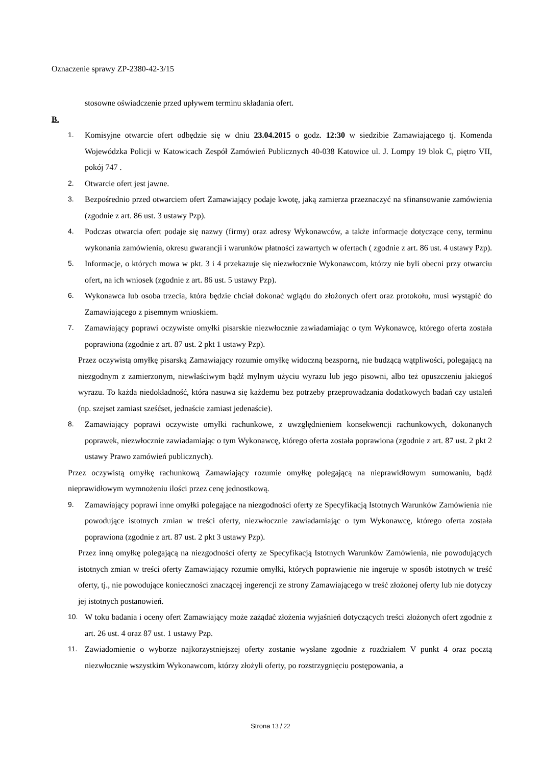Oznaczenie sprawy ZP-2380-42-3/15
stosowne oświadczenie przed upływem terminu składania ofert.
B.
1. Komisyjne otwarcie ofert odbędzie się w dniu 23.04.2015 o godz. 12:30 w siedzibie Zamawiającego tj. Komenda Wojewódzka Policji w Katowicach Zespół Zamówień Publicznych 40-038 Katowice ul. J. Lompy 19 blok C, piętro VII, pokój 747 .
2. Otwarcie ofert jest jawne.
3. Bezpośrednio przed otwarciem ofert Zamawiający podaje kwotę, jaką zamierza przeznaczyć na sfinansowanie zamówienia (zgodnie z art. 86 ust. 3 ustawy Pzp).
4. Podczas otwarcia ofert podaje się nazwy (firmy) oraz adresy Wykonawców, a także informacje dotyczące ceny, terminu wykonania zamówienia, okresu gwarancji i warunków płatności zawartych w ofertach ( zgodnie z art. 86 ust. 4 ustawy Pzp).
5. Informacje, o których mowa w pkt. 3 i 4 przekazuje się niezwłocznie Wykonawcom, którzy nie byli obecni przy otwarciu ofert, na ich wniosek (zgodnie z art. 86 ust. 5 ustawy Pzp).
6. Wykonawca lub osoba trzecia, która będzie chciał dokonać wglądu do złożonych ofert oraz protokołu, musi wystąpić do Zamawiającego z pisemnym wnioskiem.
7. Zamawiający poprawi oczywiste omyłki pisarskie niezwłocznie zawiadamiając o tym Wykonawcę, którego oferta została poprawiona (zgodnie z art. 87 ust. 2 pkt 1 ustawy Pzp).
Przez oczywistą omyłkę pisarską Zamawiający rozumie omyłkę widoczną bezsporną, nie budzącą wątpliwości, polegającą na niezgodnym z zamierzonym, niewłaściwym bądź mylnym użyciu wyrazu lub jego pisowni, albo też opuszczeniu jakiegoś wyrazu. To każda niedokładność, która nasuwa się każdemu bez potrzeby przeprowadzania dodatkowych badań czy ustaleń (np. szejset zamiast sześćset, jednaście zamiast jedenaście).
8. Zamawiający poprawi oczywiste omyłki rachunkowe, z uwzględnieniem konsekwencji rachunkowych, dokonanych poprawek, niezwłocznie zawiadamiając o tym Wykonawcę, którego oferta została poprawiona (zgodnie z art. 87 ust. 2 pkt 2 ustawy Prawo zamówień publicznych).
Przez oczywistą omyłkę rachunkową Zamawiający rozumie omyłkę polegającą na nieprawidłowym sumowaniu, bądź nieprawidłowym wymnożeniu ilości przez cenę jednostkową.
9. Zamawiający poprawi inne omyłki polegające na niezgodności oferty ze Specyfikacją Istotnych Warunków Zamówienia nie powodujące istotnych zmian w treści oferty, niezwłocznie zawiadamiając o tym Wykonawcę, którego oferta została poprawiona (zgodnie z art. 87 ust. 2 pkt 3 ustawy Pzp).
Przez inną omyłkę polegającą na niezgodności oferty ze Specyfikacją Istotnych Warunków Zamówienia, nie powodujących istotnych zmian w treści oferty Zamawiający rozumie omyłki, których poprawienie nie ingeruje w sposób istotnych w treść oferty, tj., nie powodujące konieczności znaczącej ingerencji ze strony Zamawiającego w treść złożonej oferty lub nie dotyczy jej istotnych postanowień.
10. W toku badania i oceny ofert Zamawiający może zażądać złożenia wyjaśnień dotyczących treści złożonych ofert zgodnie z art. 26 ust. 4 oraz 87 ust. 1 ustawy Pzp.
11. Zawiadomienie o wyborze najkorzystniejszej oferty zostanie wysłane zgodnie z rozdziałem V punkt 4 oraz pocztą niezwłocznie wszystkim Wykonawcom, którzy złożyli oferty, po rozstrzygnięciu postępowania, a
Strona 13 / 22